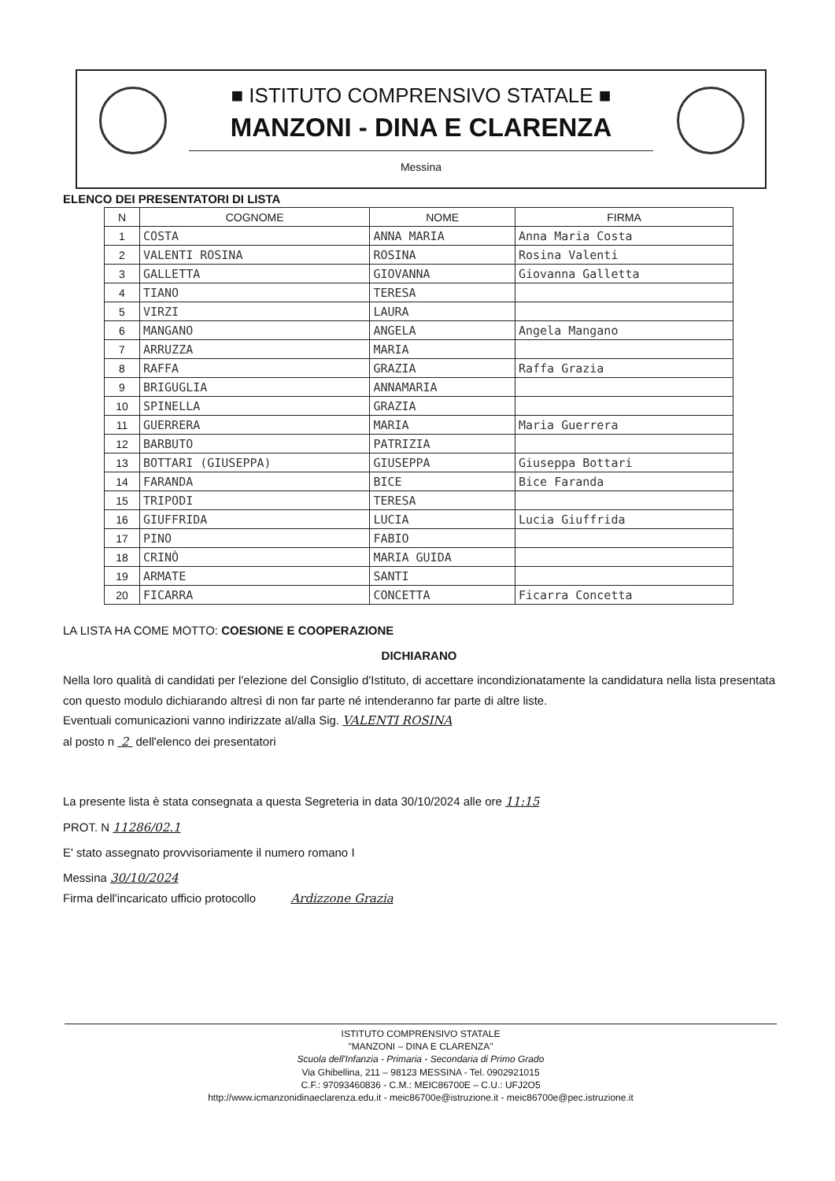■ ISTITUTO COMPRENSIVO STATALE ■
MANZONI - DINA E CLARENZA
Messina
ELENCO DEI PRESENTATORI DI LISTA
| N | COGNOME | NOME | FIRMA |
| --- | --- | --- | --- |
| 1 | COSTA | ANNA MARIA | Anna Maria Costa |
| 2 | VALENTI ROSINA | ROSINA | Rosina Valenti |
| 3 | GALLETTA | GIOVANNA | Giovanna Galletta |
| 4 | TIANO | TERESA | |
| 5 | VIRZI | LAURA | |
| 6 | MANGANO | ANGELA | Angela Mangano |
| 7 | ARRUZZA | MARIA | |
| 8 | RAFFA | GRAZIA | Raffa Grazia |
| 9 | BRIGUGLIA | ANNAMARIA | |
| 10 | SPINELLA | GRAZIA | |
| 11 | GUERRERA | MARIA | Maria Guerrera |
| 12 | BARBUTO | PATRIZIA | |
| 13 | BOTTARI (GIUSEPPA) | GIUSEPPA | Giuseppa Bottari |
| 14 | FARANDA | BICE | Bice Faranda |
| 15 | TRIPODI | TERESA | |
| 16 | GIUFFRIDA | LUCIA | Lucia Giuffrida |
| 17 | PINO | FABIO | |
| 18 | CRINÒ | MARIA GUIDA | |
| 19 | ARMATE | SANTI | |
| 20 | FICARRA | CONCETTA | Ficarra Concetta |
LA LISTA HA COME MOTTO: COESIONE E COOPERAZIONE
DICHIARANO
Nella loro qualità di candidati per l'elezione del Consiglio d'Istituto, di accettare incondizionatamente la candidatura nella lista presentata con questo modulo dichiarando altresì di non far parte né intenderanno far parte di altre liste.
Eventuali comunicazioni vanno indirizzate al/alla Sig. VALENTI ROSINA
al posto n 2 dell'elenco dei presentatori
La presente lista è stata consegnata a questa Segreteria in data 30/10/2024 alle ore 11:15
PROT. N 11286/02.1
E' stato assegnato provvisoriamente il numero romano I
Messina 30/10/2024
Firma dell'incaricato ufficio protocollo Ardizzone Grazia
ISTITUTO COMPRENSIVO STATALE
"MANZONI – DINA E CLARENZA"
Scuola dell'Infanzia - Primaria - Secondaria di Primo Grado
Via Ghibellina, 211 – 98123 MESSINA - Tel. 0902921015
C.F.: 97093460836 - C.M.: MEIC86700E – C.U.: UFJ2O5
http://www.icmanzonidinaeclarenza.edu.it - meic86700e@istruzione.it - meic86700e@pec.istruzione.it